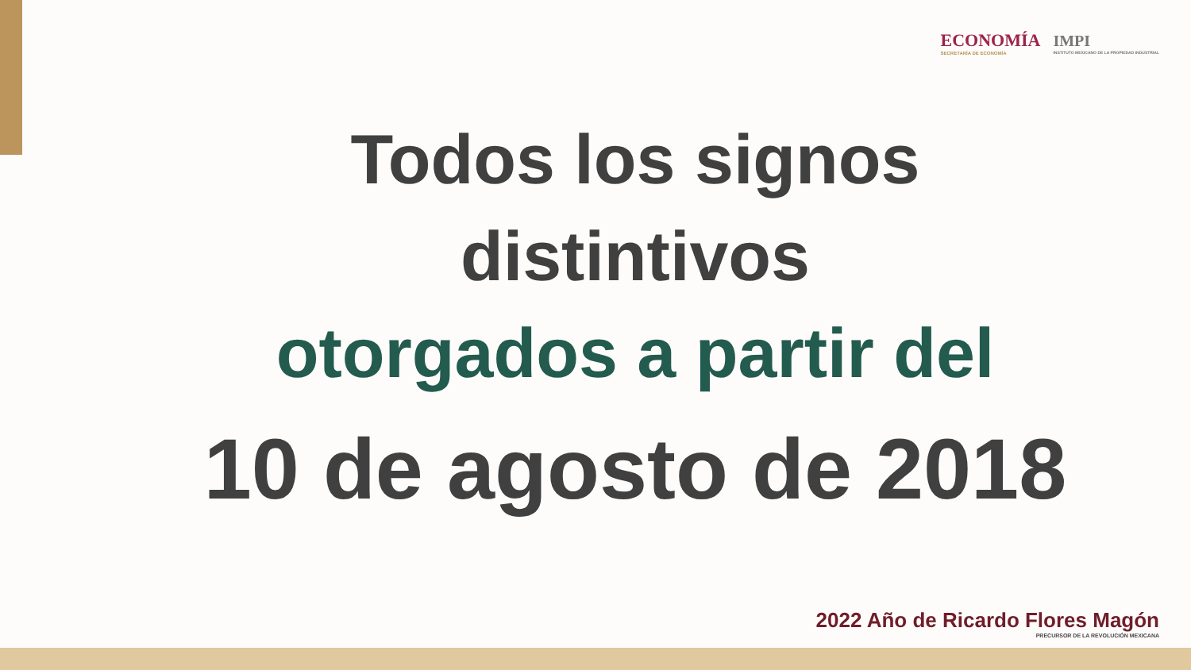ECONOMÍA
SECRETARÍA DE ECONOMÍA
IMPI
INSTITUTO MEXICANO DE LA PROPIEDAD INDUSTRIAL
Todos los signos
distintivos
otorgados a partir del
10 de agosto de 2018
2022 Año de Ricardo Flores Magón
PRECURSOR DE LA REVOLUCIÓN MEXICANA